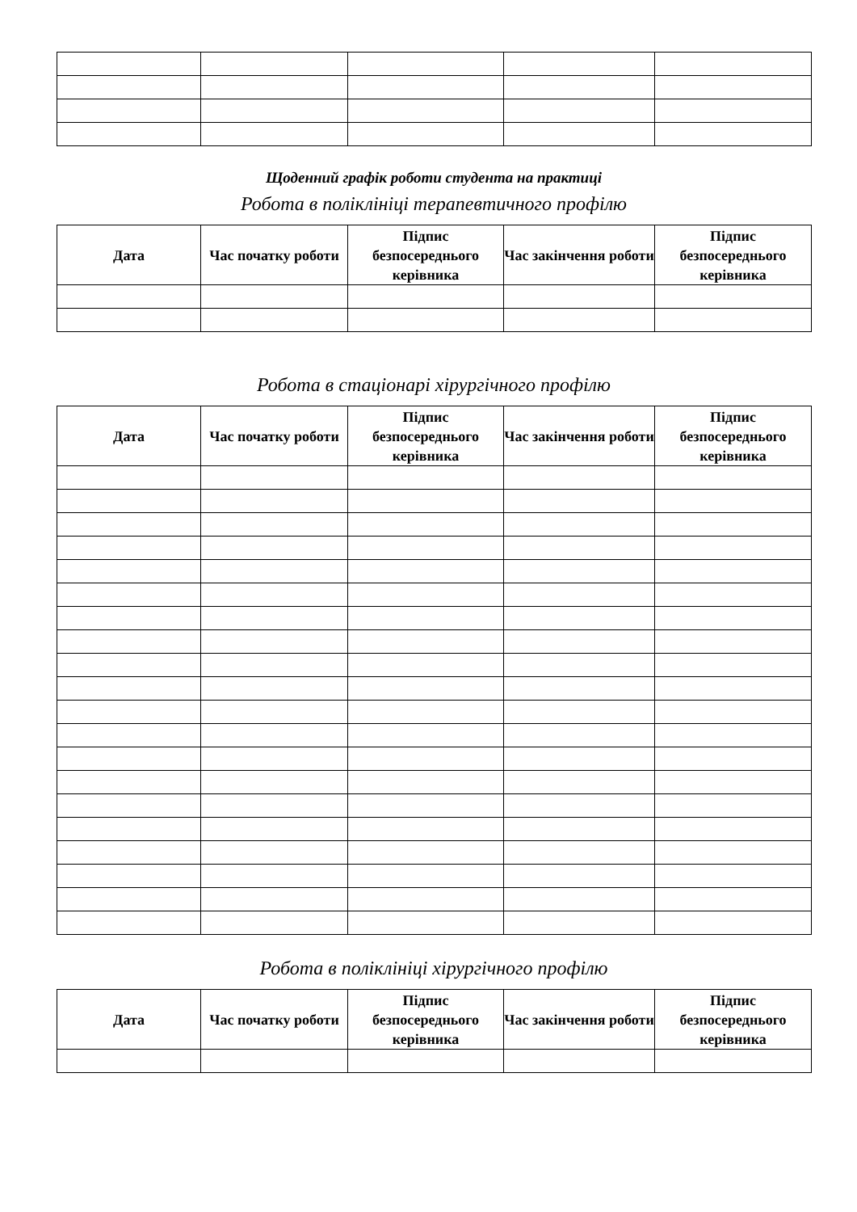Щоденний графік роботи студента на практиці
Робота в поліклініці терапевтичного профілю
| Дата | Час початку роботи | Підпис безпосереднього керівника | Час закінчення роботи | Підпис безпосереднього керівника |
| --- | --- | --- | --- | --- |
Робота в стаціонарі хірургічного профілю
| Дата | Час початку роботи | Підпис безпосереднього керівника | Час закінчення роботи | Підпис безпосереднього керівника |
| --- | --- | --- | --- | --- |
Робота в поліклініці хірургічного профілю
| Дата | Час початку роботи | Підпис безпосереднього керівника | Час закінчення роботи | Підпис безпосереднього керівника |
| --- | --- | --- | --- | --- |